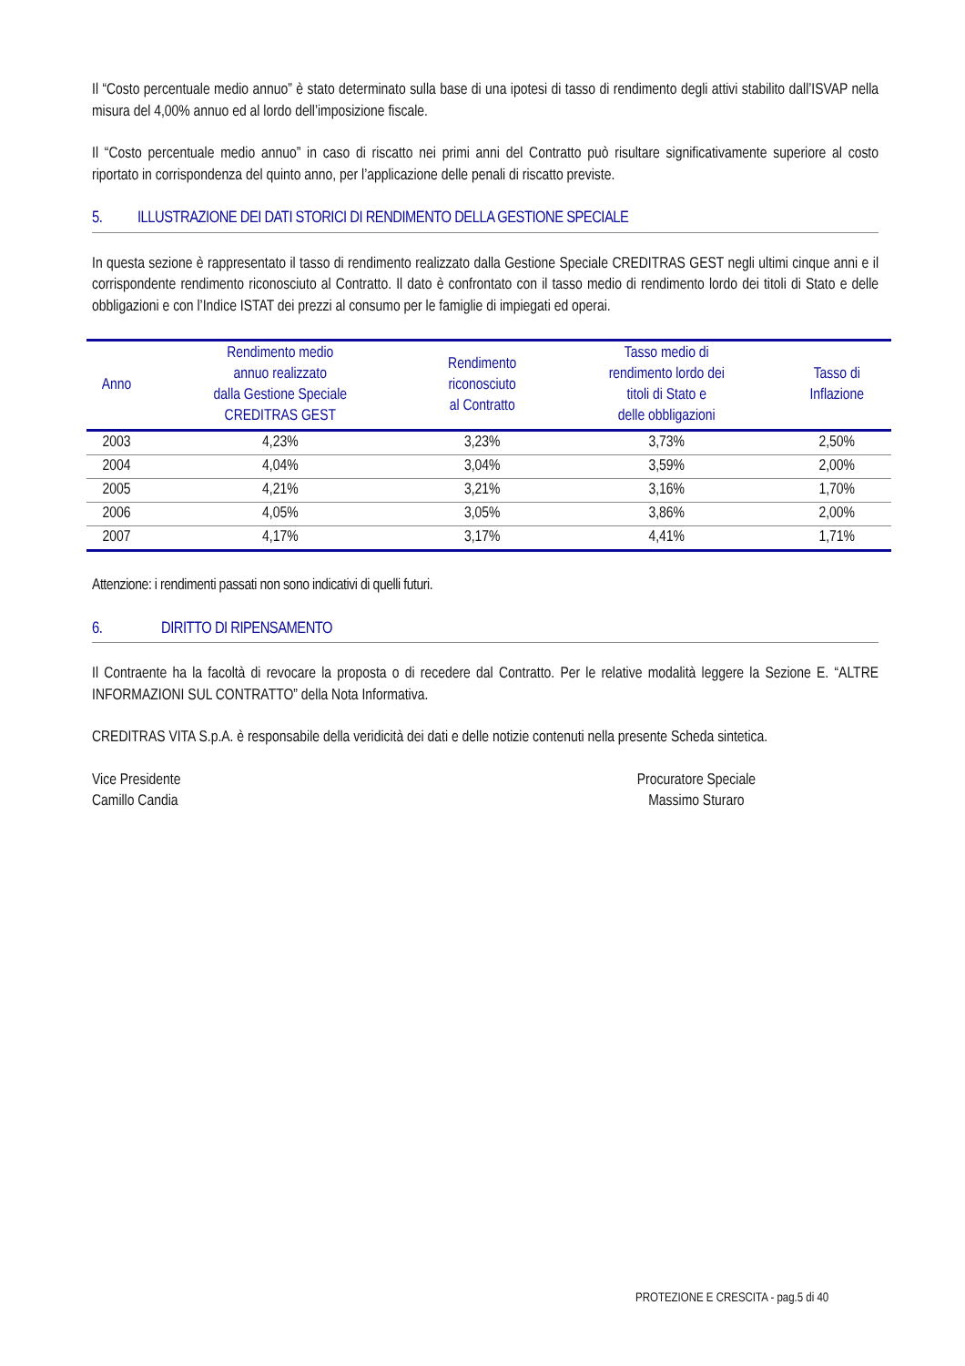Il “Costo percentuale medio annuo” è stato determinato sulla base di una ipotesi di tasso di rendimento degli attivi stabilito dall’ISVAP nella misura del 4,00% annuo ed al lordo dell’imposizione fiscale.
Il “Costo percentuale medio annuo” in caso di riscatto nei primi anni del Contratto può risultare significativamente superiore al costo riportato in corrispondenza del quinto anno, per l’applicazione delle penali di riscatto previste.
5. ILLUSTRAZIONE DEI DATI STORICI DI RENDIMENTO DELLA GESTIONE SPECIALE
In questa sezione è rappresentato il tasso di rendimento realizzato dalla Gestione Speciale CREDITRAS GEST negli ultimi cinque anni e il corrispondente rendimento riconosciuto al Contratto. Il dato è confrontato con il tasso medio di rendimento lordo dei titoli di Stato e delle obbligazioni e con l’Indice ISTAT dei prezzi al consumo per le famiglie di impiegati ed operai.
| Anno | Rendimento medio annuo realizzato dalla Gestione Speciale CREDITRAS GEST | Rendimento riconosciuto al Contratto | Tasso medio di rendimento lordo dei titoli di Stato e delle obbligazioni | Tasso di Inflazione |
| --- | --- | --- | --- | --- |
| 2003 | 4,23% | 3,23% | 3,73% | 2,50% |
| 2004 | 4,04% | 3,04% | 3,59% | 2,00% |
| 2005 | 4,21% | 3,21% | 3,16% | 1,70% |
| 2006 | 4,05% | 3,05% | 3,86% | 2,00% |
| 2007 | 4,17% | 3,17% | 4,41% | 1,71% |
Attenzione: i rendimenti passati non sono indicativi di quelli futuri.
6. DIRITTO DI RIPENSAMENTO
Il Contraente ha la facoltà di revocare la proposta o di recedere dal Contratto. Per le relative modalità leggere la Sezione E. “ALTRE INFORMAZIONI SUL CONTRATTO” della Nota Informativa.
CREDITRAS VITA S.p.A. è responsabile della veridicità dei dati e delle notizie contenuti nella presente Scheda sintetica.
Vice Presidente
Camillo Candia
Procuratore Speciale
Massimo Sturaro
PROTEZIONE E CRESCITA - pag.5 di 40